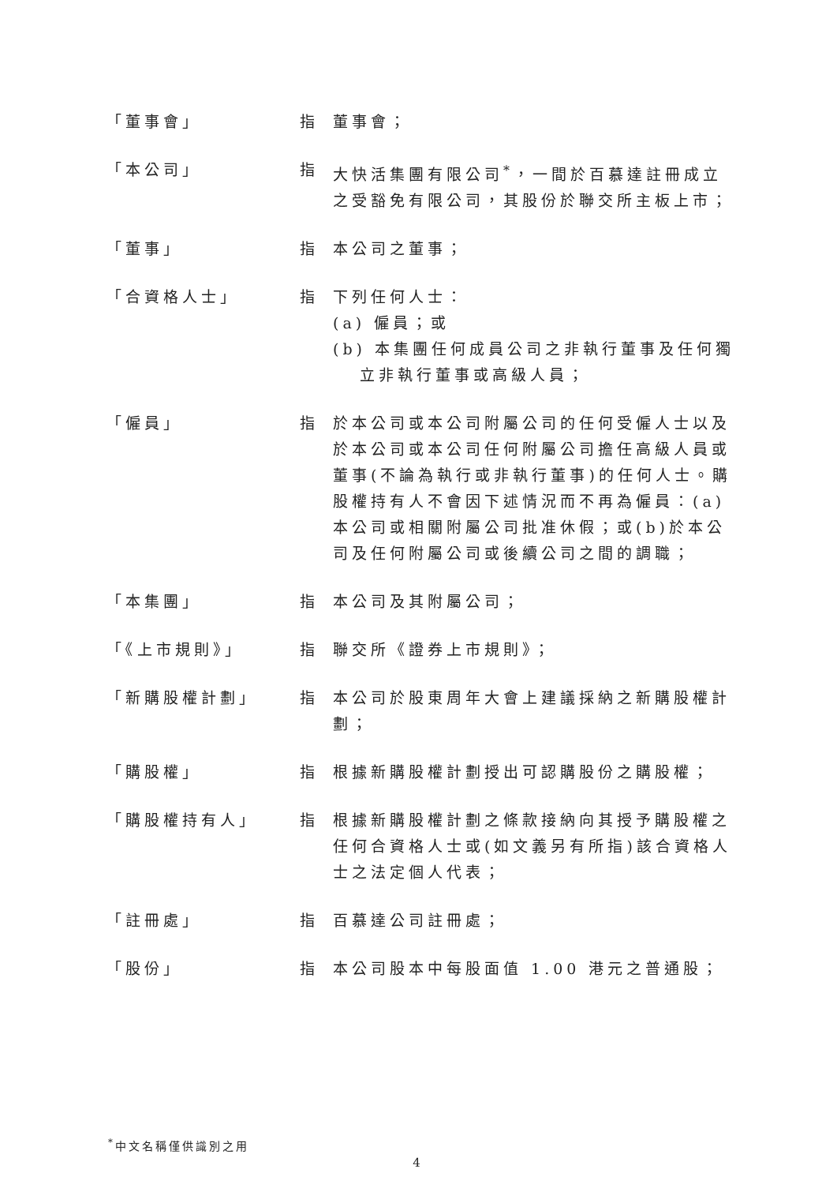「董事會」 指 董事會；
「本公司」 指 大快活集團有限公司<sup>*</sup>，一間於百慕達註冊成立之受豁免有限公司，其股份於聯交所主板上市；
「董事」 指 本公司之董事；
「合資格人士」 指 下列任何人士：
(a) 僱員；或
(b) 本集團任何成員公司之非執行董事及任何獨立非執行董事或高級人員；
「僱員」 指 於本公司或本公司附屬公司的任何受僱人士以及於本公司或本公司任何附屬公司擔任高級人員或董事(不論為執行或非執行董事)的任何人士。購股權持有人不會因下述情況而不再為僱員：(a)本公司或相關附屬公司批准休假；或(b)於本公司及任何附屬公司或後續公司之間的調職；
「本集團」 指 本公司及其附屬公司；
「《上市規則》」 指 聯交所《證券上市規則》；
「新購股權計劃」 指 本公司於股東周年大會上建議採納之新購股權計劃；
「購股權」 指 根據新購股權計劃授出可認購股份之購股權；
「購股權持有人」 指 根據新購股權計劃之條款接納向其授予購股權之任何合資格人士或(如文義另有所指)該合資格人士之法定個人代表；
「註冊處」 指 百慕達公司註冊處；
「股份」 指 本公司股本中每股面值 1.00 港元之普通股；
<sup>*</sup> 中文名稱僅供識別之用
4